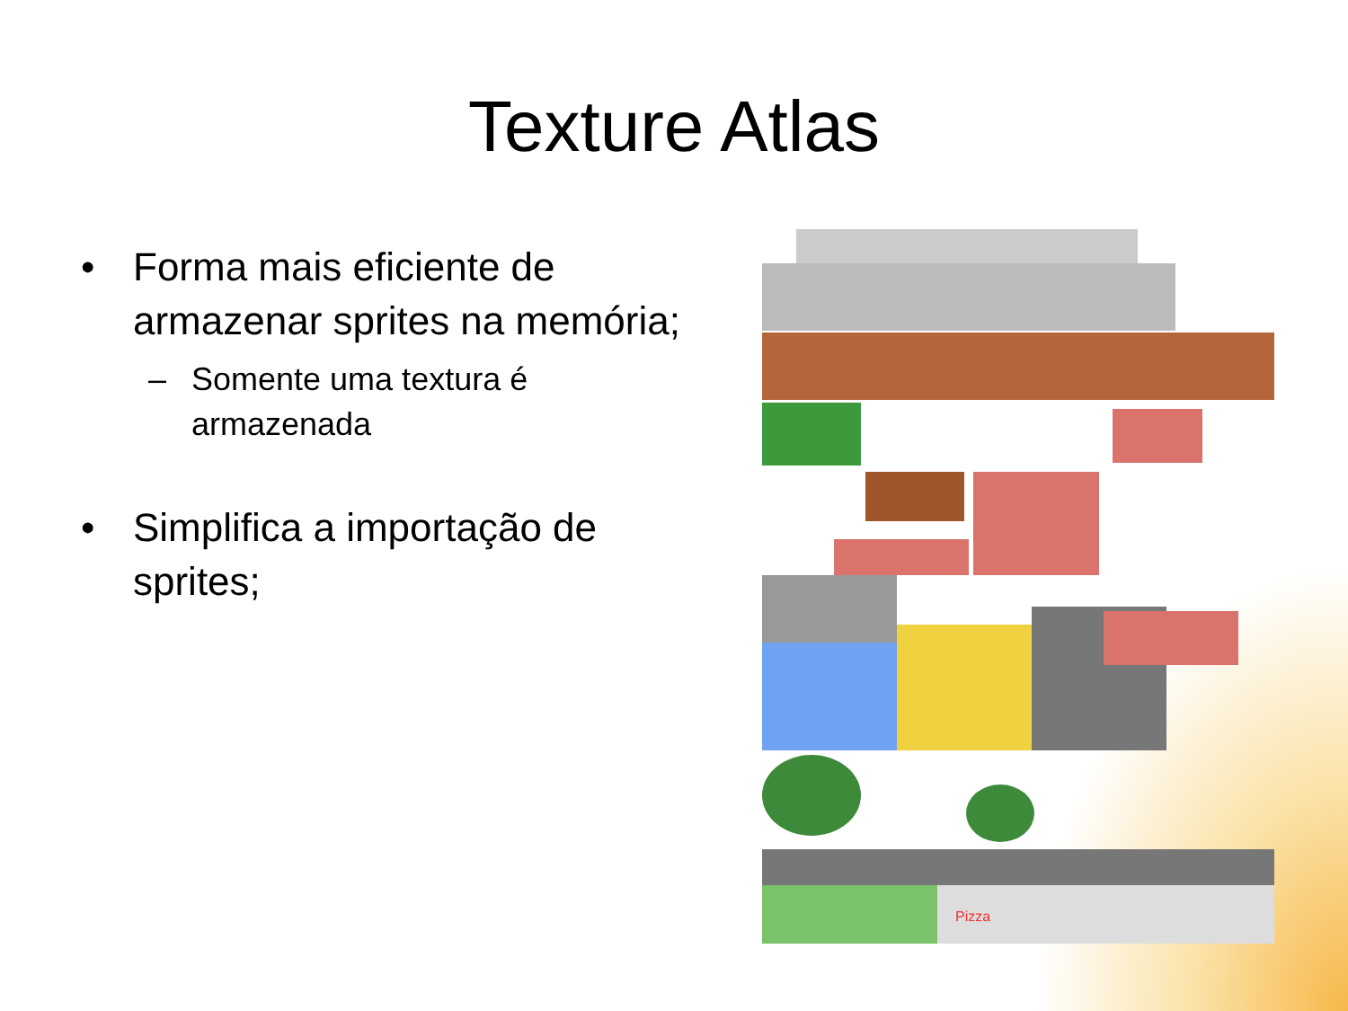Texture Atlas
• Forma mais eficiente de armazenar sprites na memória;
– Somente uma textura é armazenada
• Simplifica a importação de sprites;
Pizza